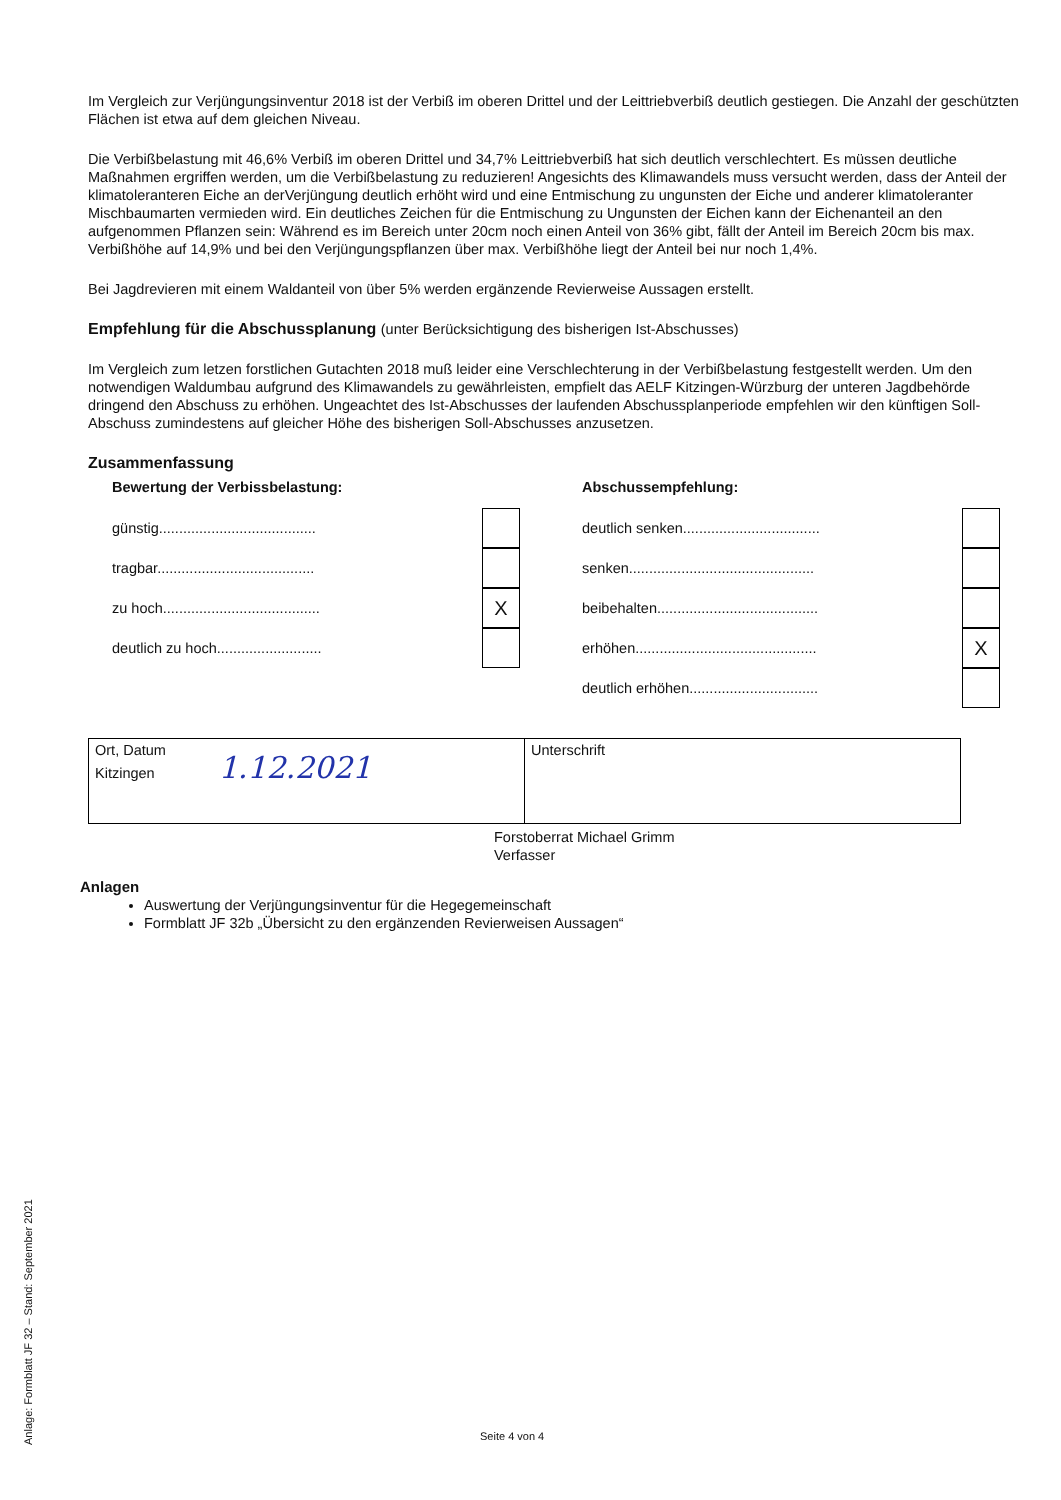Im Vergleich zur Verjüngungsinventur 2018 ist der Verbiß im oberen Drittel und der Leittriebverbiß deutlich gestiegen. Die Anzahl der geschützten Flächen ist etwa auf dem gleichen Niveau.
Die Verbißbelastung mit 46,6% Verbiß im oberen Drittel und 34,7% Leittriebverbiß hat sich deutlich verschlechtert. Es müssen deutliche Maßnahmen ergriffen werden, um die Verbißbelastung zu reduzieren! Angesichts des Klimawandels muss versucht werden, dass der Anteil der klimatoleranteren Eiche an derVerjüngung deutlich erhöht wird und eine Entmischung zu ungunsten der Eiche und anderer klimatoleranter Mischbaumarten vermieden wird. Ein deutliches Zeichen für die Entmischung zu Ungunsten der Eichen kann der Eichenanteil an den aufgenommen Pflanzen sein: Während es im Bereich unter 20cm noch einen Anteil von 36% gibt, fällt der Anteil im Bereich 20cm bis max. Verbißhöhe auf 14,9% und bei den Verjüngungspflanzen über max. Verbißhöhe liegt der Anteil bei nur noch 1,4%.
Bei Jagdrevieren mit einem Waldanteil von über 5% werden ergänzende Revierweise Aussagen erstellt.
Empfehlung für die Abschussplanung (unter Berücksichtigung des bisherigen Ist-Abschusses)
Im Vergleich zum letzen forstlichen Gutachten 2018 muß leider eine Verschlechterung in der Verbißbelastung festgestellt werden. Um den notwendigen Waldumbau aufgrund des Klimawandels zu gewährleisten, empfielt das AELF Kitzingen-Würzburg der unteren Jagdbehörde dringend den Abschuss zu erhöhen. Ungeachtet des Ist-Abschusses der laufenden Abschussplanperiode empfehlen wir den künftigen Soll-Abschuss zumindestens auf gleicher Höhe des bisherigen Soll-Abschusses anzusetzen.
Zusammenfassung
Bewertung der Verbissbelastung:
günstig.......................................
tragbar.......................................
zu hoch....................................... X
deutlich zu hoch..........................
Abschussempfehlung:
deutlich senken..................................
senken..............................................
beibehalten........................................
erhöhen............................................. X
deutlich erhöhen................................
| Ort, Datum Kitzingen 1.12.2021 | Unterschrift |
Forstoberrat Michael Grimm
Verfasser
Anlagen
Auswertung der Verjüngungsinventur für die Hegegemeinschaft
Formblatt JF 32b „Übersicht zu den ergänzenden Revierweisen Aussagen“
Anlage: Formblatt JF 32 – Stand: September 2021
Seite 4 von 4